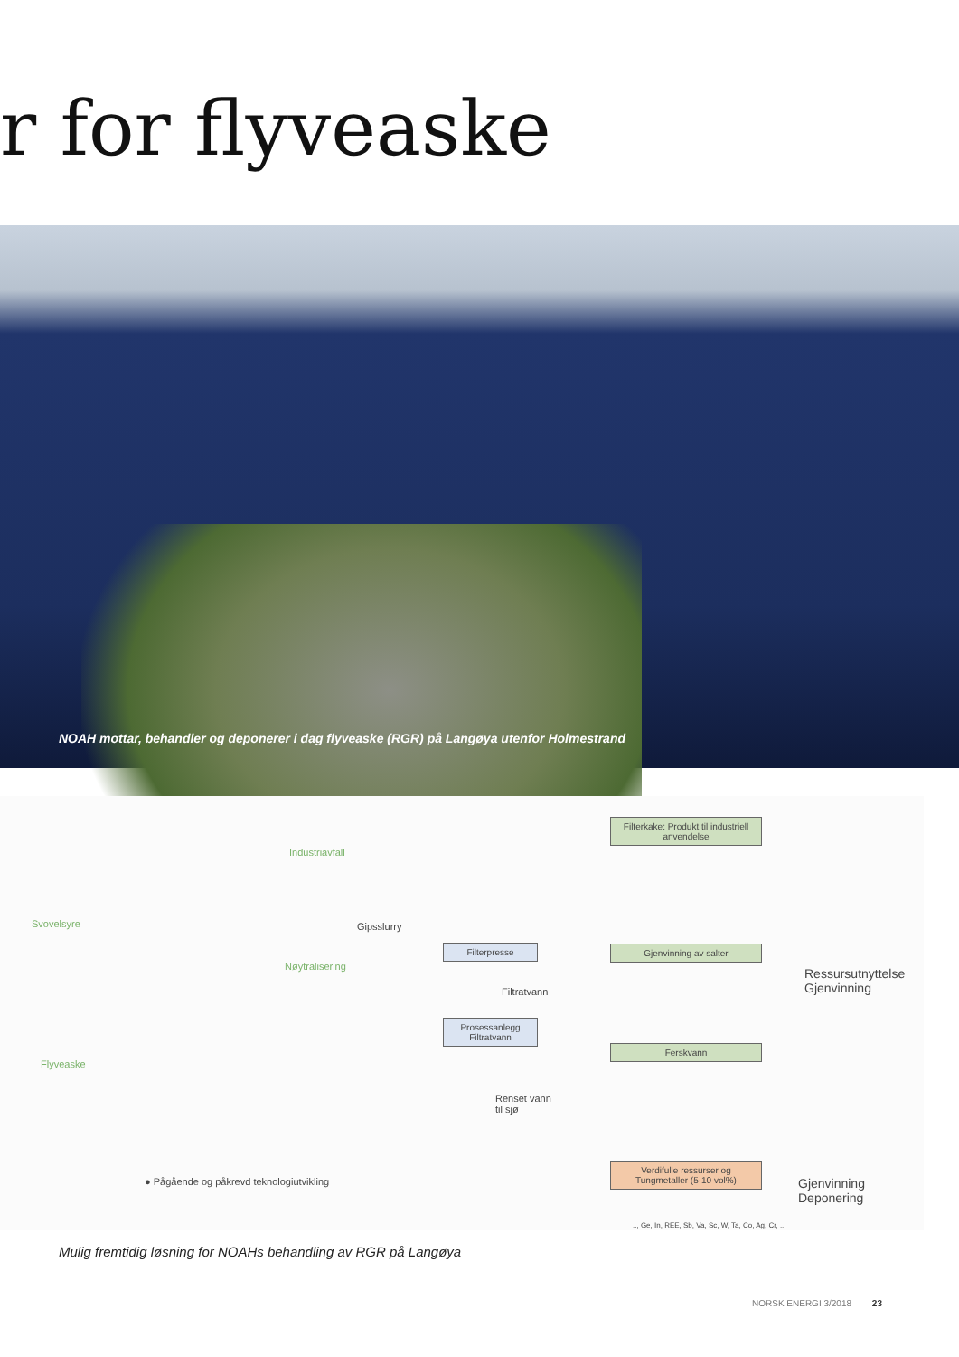r for flyveaske
NOAH mottar, behandler og deponerer i dag flyveaske (RGR) på Langøya utenfor Holmestrand
Industriavfall
Svovelsyre Gipsslurry
Filterpresse
Nøytralisering
Filtratvann
Prosessanlegg Filtratvann
Flyveaske
Renset vann
til sjø
● Pågående og påkrevd teknologiutvikling
Filterkake: Produkt til industriell anvendelse
Gjenvinning av salter
Ferskvann
Verdifulle ressurser og Tungmetaller (5-10 vol%)
Ressursutnyttelse
Gjenvinning
Gjenvinning
Deponering
.., Ge, In, REE, Sb, Va, Sc, W, Ta, Co, Ag, Cr, ..
Mulig fremtidig løsning for NOAHs behandling av RGR på Langøya
NORSK ENERGI 3/2018 23